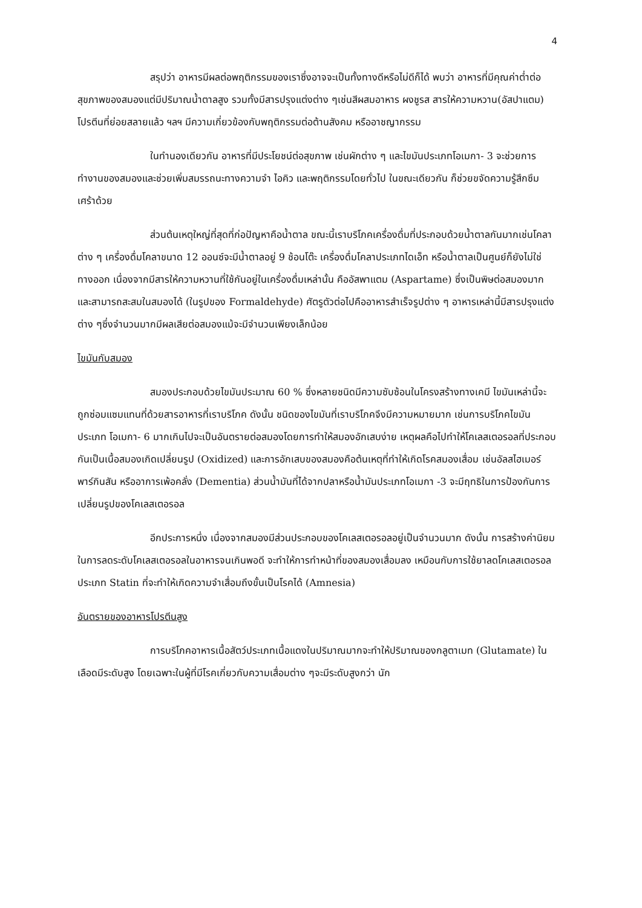4
สรุปว่า อาหารมีผลต่อพฤติกรรมของเราซึ่งอาจจะเป็นทั้งทางดีหรือไม่ดีก็ได้ พบว่า อาหารที่มีคุณค่าต่ำต่อสุขภาพของสมองแต่มีปริมาณน้ำตาลสูง รวมทั้งมีสารปรุงแต่งต่าง ๆเช่นสีผสมอาหาร ผงชูรส สารให้ความหวาน(อัสปาแตม) โปรตีนที่ย่อยสลายแล้ว ฯลฯ มีความเกี่ยวข้องกับพฤติกรรมต่อต้านสังคม หรืออาชญากรรม
ในทำนองเดียวกัน อาหารที่มีประโยชน์ต่อสุขภาพ เช่นผักต่าง ๆ และไขมันประเภทโอเมกา- 3 จะช่วยการทำงานของสมองและช่วยเพิ่มสมรรถนะทางความจำ ไอคิว และพฤติกรรมโดยทั่วไป ในขณะเดียวกัน ก็ช่วยขจัดความรู้สึกซึมเศร้าด้วย
ส่วนต้นเหตุใหญ่ที่สุดที่ก่อปัญหาคือน้ำตาล ขณะนี้เราบริโภคเครื่องดื่มที่ประกอบด้วยน้ำตาลกันมากเช่นโคลาต่าง ๆ เครื่องดื่มโคลาขนาด 12 ออนซ์จะมีน้ำตาลอยู่ 9 ช้อนโต๊ะ เครื่องดื่มโคลาประเภทไดเอ็ท หรือน้ำตาลเป็นศูนย์ก็ยังไม่ใช่ทางออก เนื่องจากมีสารให้ความหวานที่ใช้กันอยู่ในเครื่องดื่มเหล่านั้น คืออัสพาแตม (Aspartame) ซึ่งเป็นพิษต่อสมองมากและสามารถสะสมในสมองได้ (ในรูปของ Formaldehyde) ศัตรูตัวต่อไปคืออาหารสำเร็จรูปต่าง ๆ อาหารเหล่านี้มีสารปรุงแต่งต่าง ๆซึ่งจำนวนมากมีผลเสียต่อสมองแม้จะมีจำนวนเพียงเล็กน้อย
ไขมันกับสมอง
สมองประกอบด้วยไขมันประมาณ 60 % ซึ่งหลายชนิดมีความซับซ้อนในโครงสร้างทางเคมี ไขมันเหล่านี้จะถูกซ่อมแซมแทนที่ด้วยสารอาหารที่เราบริโภค ดังนั้น ชนิดของไขมันที่เราบริโภคจึงมีความหมายมาก เช่นการบริโภคไขมันประเภท โอเมกา- 6 มากเกินไปจะเป็นอันตรายต่อสมองโดยการทำให้สมองอักเสบง่าย เหตุผลคือไปทำให้โคเลสเตอรอลที่ประกอบกันเป็นเนื้อสมองเกิดเปลี่ยนรูป (Oxidized) และการอักเสบของสมองคือต้นเหตุที่ทำให้เกิดโรคสมองเสื่อม เช่นอัลสไฮเมอร์ พาร์กินสัน หรืออาการเพ้อคลั่ง (Dementia) ส่วนน้ำมันที่ได้จากปลาหรือน้ำมันประเภทโอเมกา -3 จะมีฤทธิในการป้องกันการเปลี่ยนรูปของโคเลสเตอรอล
อีกประการหนึ่ง เนื่องจากสมองมีส่วนประกอบของโคเลสเตอรอลอยู่เป็นจำนวนมาก ดังนั้น การสร้างค่านิยมในการลดระดับโคเลสเตอรอลในอาหารจนเกินพอดี จะทำให้การทำหน้าที่ของสมองเสื่อมลง เหมือนกับการใช้ยาลดโคเลสเตอรอลประเภท Statin ที่จะทำให้เกิดความจำเสื่อมถึงขั้นเป็นโรคได้ (Amnesia)
อันตรายของอาหารโปรตีนสูง
การบริโภคอาหารเนื้อสัตว์ประเภทเนื้อแดงในปริมาณมากจะทำให้ปริมาณของกลูตาเมท (Glutamate) ในเลือดมีระดับสูง โดยเฉพาะในผู้ที่มีโรคเกี่ยวกับความเสื่อมต่าง ๆจะมีระดับสูงกว่า นัก